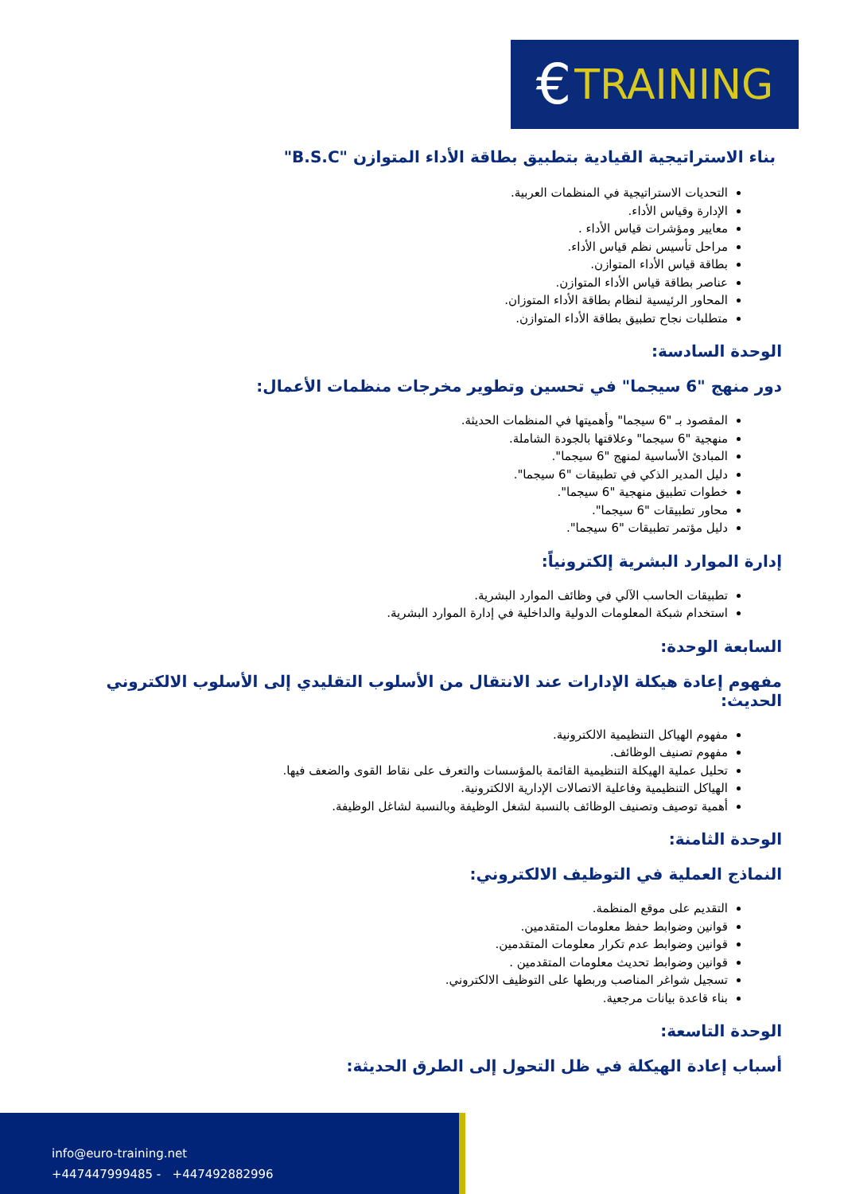€ TRAINING
بناء الاستراتيجية القيادية بتطبيق بطاقة الأداء المتوازن "B.S.C"
التحديات الاستراتيجية في المنظمات العربية.
الإدارة وقياس الأداء.
معايير ومؤشرات قياس الأداء .
مراحل تأسيس نظم قياس الأداء.
بطاقة قياس الأداء المتوازن.
عناصر بطاقة قياس الأداء المتوازن.
المحاور الرئيسية لنظام بطاقة الأداء المتوزان.
متطلبات نجاح تطبيق بطاقة الأداء المتوازن.
الوحدة السادسة:
دور منهج "6 سيجما" في تحسين وتطوير مخرجات منظمات الأعمال:
المقصود بـ "6 سيجما" وأهميتها في المنظمات الحديثة.
منهجية "6 سيجما" وعلاقتها بالجودة الشاملة.
المبادئ الأساسية لمنهج "6 سيجما".
دليل المدير الذكي في تطبيقات "6 سيجما".
خطوات تطبيق منهجية "6 سيجما".
محاور تطبيقات "6 سيجما".
دليل مؤتمر تطبيقات "6 سيجما".
إدارة الموارد البشرية إلكترونياً:
تطبيقات الحاسب الآلي في وظائف الموارد البشرية.
استخدام شبكة المعلومات الدولية والداخلية في إدارة الموارد البشرية.
السابعة الوحدة:
مفهوم إعادة هيكلة الإدارات عند الانتقال من الأسلوب التقليدي إلى الأسلوب الالكتروني الحديث:
مفهوم الهياكل التنظيمية الالكترونية.
مفهوم تصنيف الوظائف.
تحليل عملية الهيكلة التنظيمية القائمة بالمؤسسات والتعرف على نقاط القوى والضعف فيها.
الهياكل التنظيمية وفاعلية الاتصالات الإدارية الالكترونية.
أهمية توصيف وتصنيف الوظائف بالنسبة لشغل الوظيفة وبالنسبة لشاغل الوظيفة.
الوحدة الثامنة:
النماذج العملية في التوظيف الالكتروني:
التقديم على موقع المنظمة.
قوانين وضوابط حفظ معلومات المتقدمين.
قوانين وضوابط عدم تكرار معلومات المتقدمين.
قوانين وضوابط تحديث معلومات المتقدمين .
تسجيل شواغر المناصب وربطها على التوظيف الالكتروني.
بناء قاعدة بيانات مرجعية.
الوحدة التاسعة:
أسباب إعادة الهيكلة في ظل التحول إلى الطرق الحديثة:
info@euro-training.net
+447447999485 - +447492882996